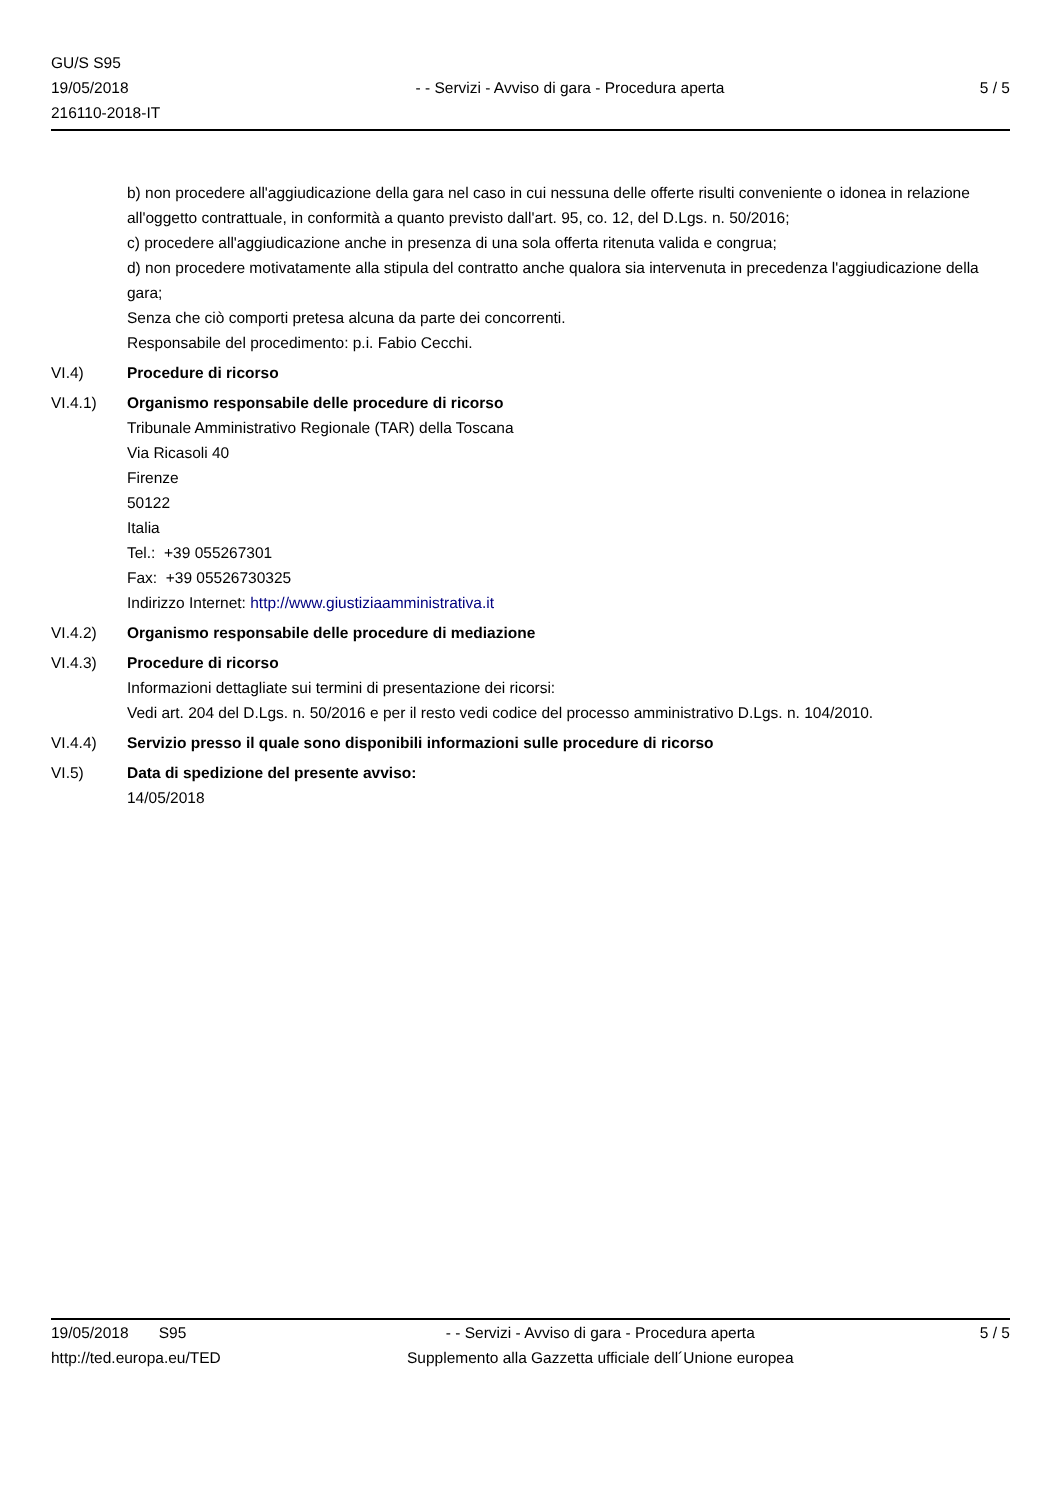GU/S S95
19/05/2018
216110-2018-IT
- - Servizi - Avviso di gara - Procedura aperta
5 / 5
b) non procedere all'aggiudicazione della gara nel caso in cui nessuna delle offerte risulti conveniente o idonea in relazione all'oggetto contrattuale, in conformità a quanto previsto dall'art. 95, co. 12, del D.Lgs. n. 50/2016;
c) procedere all'aggiudicazione anche in presenza di una sola offerta ritenuta valida e congrua;
d) non procedere motivatamente alla stipula del contratto anche qualora sia intervenuta in precedenza l'aggiudicazione della gara;
Senza che ciò comporti pretesa alcuna da parte dei concorrenti.
Responsabile del procedimento: p.i. Fabio Cecchi.
VI.4) Procedure di ricorso
VI.4.1) Organismo responsabile delle procedure di ricorso
Tribunale Amministrativo Regionale (TAR) della Toscana
Via Ricasoli 40
Firenze
50122
Italia
Tel.: +39 055267301
Fax: +39 05526730325
Indirizzo Internet: http://www.giustiziaamministrativa.it
VI.4.2) Organismo responsabile delle procedure di mediazione
VI.4.3) Procedure di ricorso
Informazioni dettagliate sui termini di presentazione dei ricorsi:
Vedi art. 204 del D.Lgs. n. 50/2016 e per il resto vedi codice del processo amministrativo D.Lgs. n. 104/2010.
VI.4.4) Servizio presso il quale sono disponibili informazioni sulle procedure di ricorso
VI.5) Data di spedizione del presente avviso:
14/05/2018
19/05/2018 S95
http://ted.europa.eu/TED
- - Servizi - Avviso di gara - Procedura aperta
Supplemento alla Gazzetta ufficiale dell´Unione europea
5 / 5